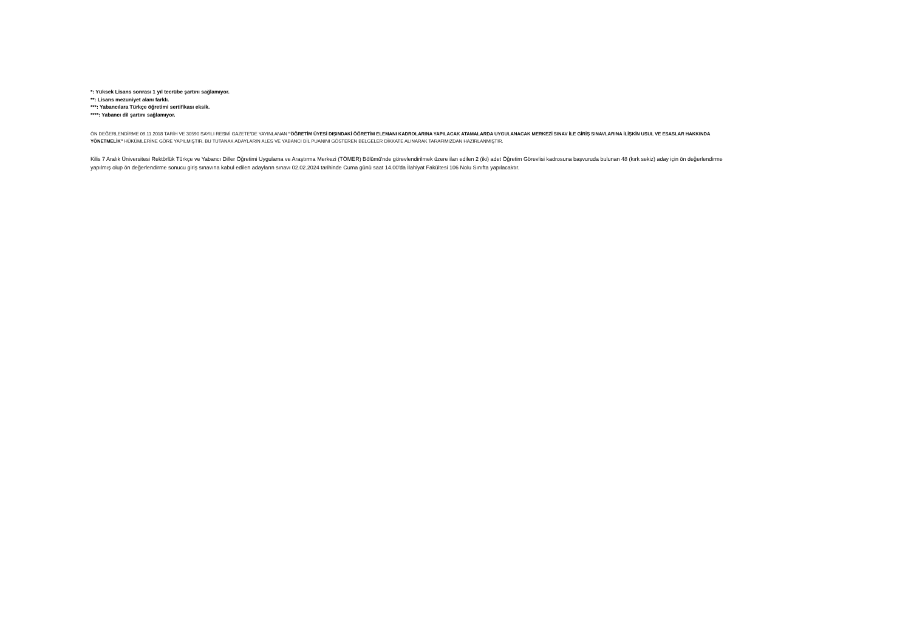*: Yüksek Lisans sonrası 1 yıl tecrübe şartını sağlamıyor.
**: Lisans mezuniyet alanı farklı.
***: Yabancılara Türkçe öğretimi sertifikası eksik.
****: Yabancı dil şartını sağlamıyor.
ÖN DEĞERLENDİRME 09.11.2018 TARİH VE 30590 SAYILI RESMİ GAZETE'DE YAYINLANAN "ÖĞRETİM ÜYESİ DIŞINDAKİ ÖĞRETİM ELEMANI KADROLARINA YAPILACAK ATAMALARDA UYGULANACAK MERKEZİ SINAV İLE GİRİŞ SINAVLARINA İLİŞKİN USUL VE ESASLAR HAKKINDA YÖNETMELİK" HÜKÜMLERİNE GÖRE YAPILMIŞTIR. BU TUTANAK ADAYLARIN ALES VE YABANCI DİL PUANINI GÖSTEREN BELGELER DİKKATE ALINARAK TARAFIMIZDAN HAZIRLANMIŞTIR.
Kilis 7 Aralık Üniversitesi Rektörlük Türkçe ve Yabancı Diller Öğretimi Uygulama ve Araştırma Merkezi (TÖMER) Bölümü'nde görevlendirilmek üzere ilan edilen 2 (iki) adet Öğretim Görevlisi kadrosuna başvuruda bulunan 48 (kırk sekiz) aday için ön değerlendirme yapılmış olup ön değerlendirme sonucu giriş sınavına kabul edilen adayların sınavı 02.02.2024 tarihinde Cuma günü saat 14.00'da İlahiyat Fakültesi 106 Nolu Sınıfta yapılacaktır.